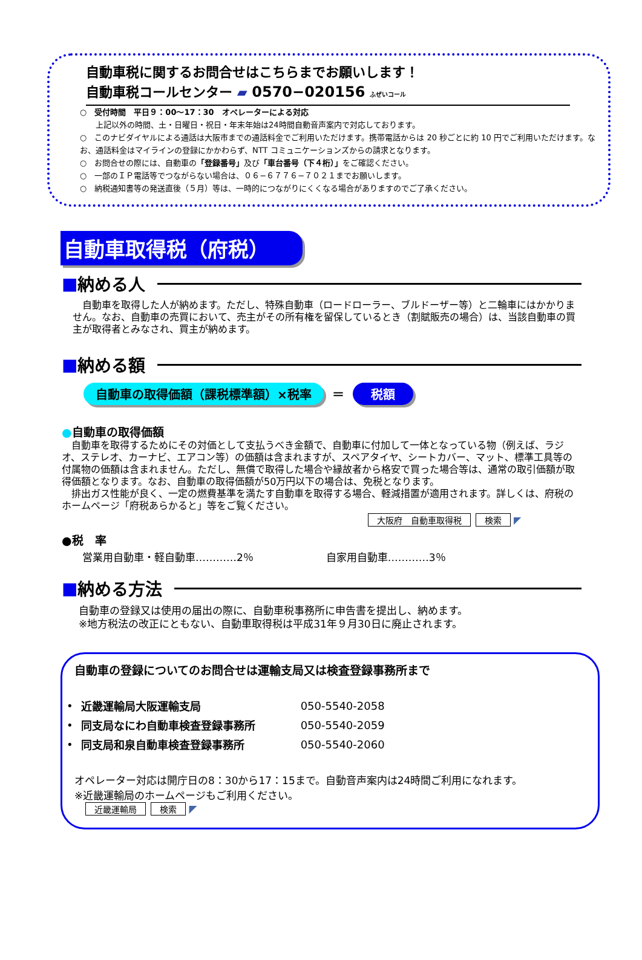自動車税に関するお問合せはこちらまでお願いします！
自動車税コールセンター ▰ 0570−020156 ふぜいコール
○　受付時間　平日９：00～17：30　オペレーターによる対応
　　上記以外の時間、土・日曜日・祝日・年末年始は24時間自動音声案内で対応しております。
○　このナビダイヤルによる通話は大阪市までの通話料金でご利用いただけます。携帯電話からは 20 秒ごとに約 10 円でご利用いただけます。なお、通話料金はマイラインの登録にかかわらず、NTT コミュニケーションズからの請求となります。
○　お問合せの際には、自動車の「登録番号」及び「車台番号（下４桁）」をご確認ください。
○　一部のＩＰ電話等でつながらない場合は、０６−６７７６−７０２１までお願いします。
○　納税通知書等の発送直後（５月）等は、一時的につながりにくくなる場合がありますのでご了承ください。
自動車取得税（府税）
■ 納める人
　自動車を取得した人が納めます。ただし、特殊自動車（ロードローラー、ブルドーザー等）と二輪車にはかかりません。なお、自動車の売買において、売主がその所有権を留保しているとき（割賦販売の場合）は、当該自動車の買主が取得者とみなされ、買主が納めます。
■ 納める額
自動車の取得価額（課税標準額）×税率 ＝ 税額
●自動車の取得価額
　自動車を取得するためにその対価として支払うべき金額で、自動車に付加して一体となっている物（例えば、ラジオ、ステレオ、カーナビ、エアコン等）の価額は含まれますが、スペアタイヤ、シートカバー、マット、標準工具等の付属物の価額は含まれません。ただし、無償で取得した場合や縁故者から格安で買った場合等は、通常の取引価額が取得価額となります。なお、自動車の取得価額が50万円以下の場合は、免税となります。
　排出ガス性能が良く、一定の燃費基準を満たす自動車を取得する場合、軽減措置が適用されます。詳しくは、府税のホームページ「府税あらかると」等をご覧ください。
大阪府　自動車取得税 検索 ◤
●税　率
営業用自動車・軽自動車…………2％ 自家用自動車…………3％
■ 納める方法
自動車の登録又は使用の届出の際に、自動車税事務所に申告書を提出し、納めます。
※地方税法の改正にともない、自動車取得税は平成31年９月30日に廃止されます。
自動車の登録についてのお問合せは運輸支局又は検査登録事務所まで
| • | 近畿運輸局大阪運輸支局 | 050-5540-2058 |
| • | 同支局なにわ自動車検査登録事務所 | 050-5540-2059 |
| • | 同支局和泉自動車検査登録事務所 | 050-5540-2060 |
オペレーター対応は開庁日の8：30から17：15まで。自動音声案内は24時間ご利用になれます。
※近畿運輸局のホームページもご利用ください。
近畿運輸局 検索 ◤